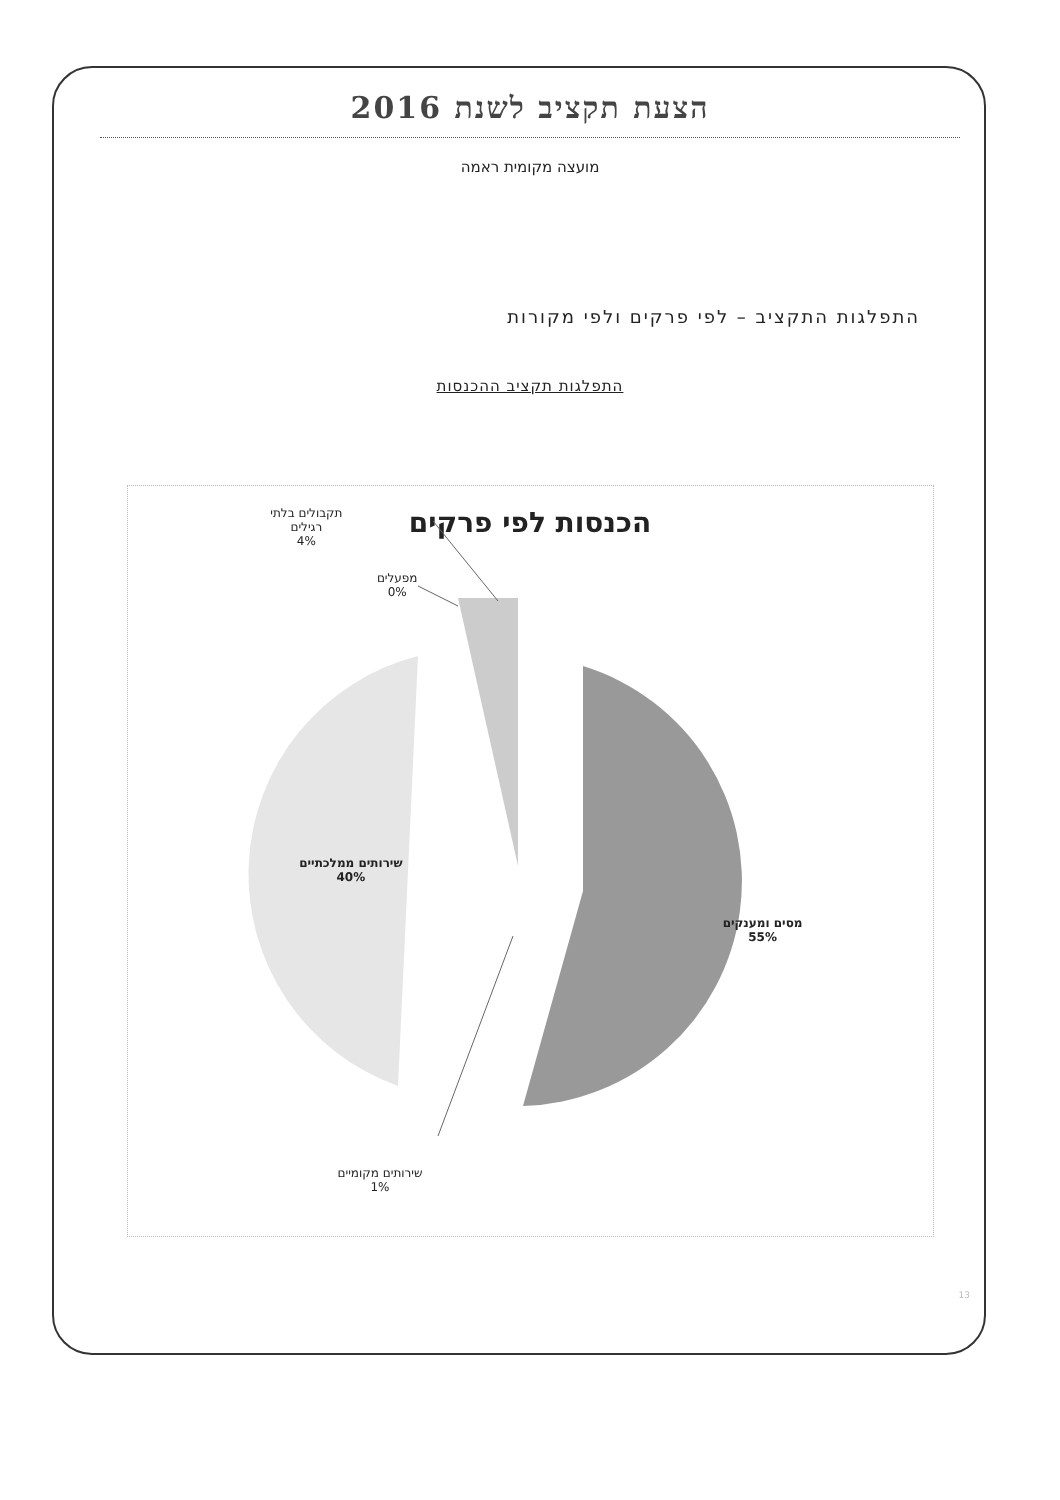הצעת תקציב לשנת 2016
מועצה מקומית ראמה
התפלגות התקציב – לפי פרקים ולפי מקורות
התפלגות תקציב ההכנסות
הכנסות לפי פרקים
תקבולים בלתי
רגילים
4%
מפעלים
0%
שירותים ממלכתיים
40%
מסים ומענקים
55%
שירותים מקומיים
1%
13